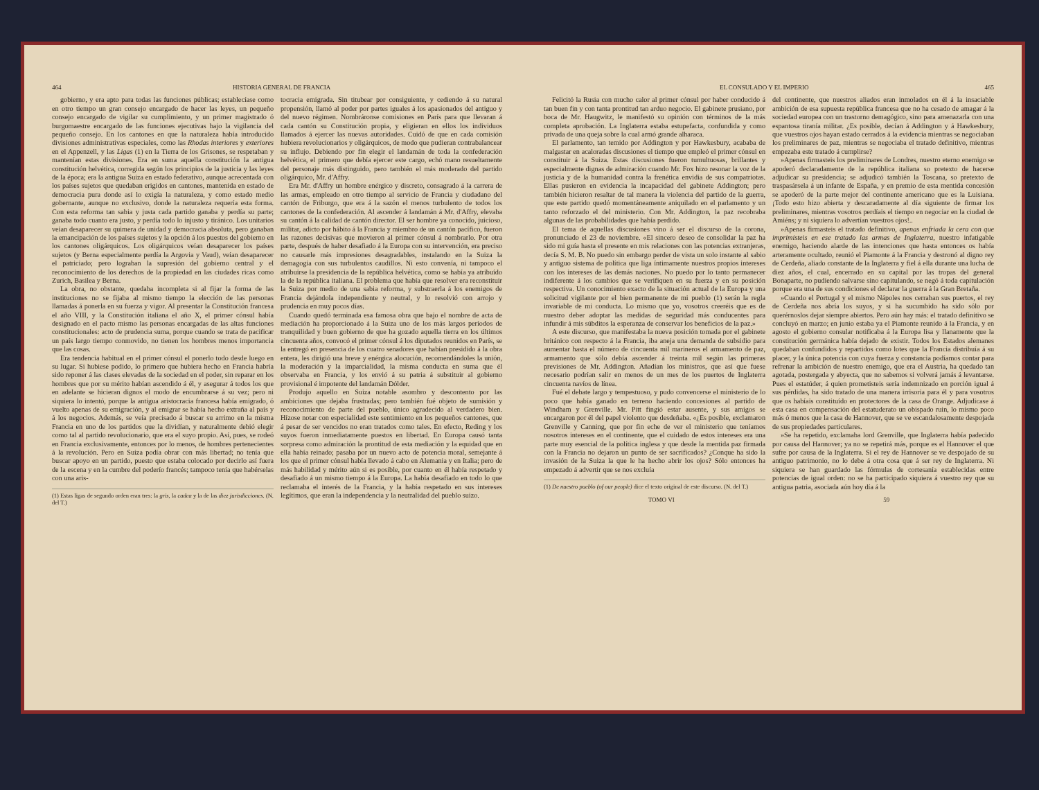464 HISTORIA GENERAL DE FRANCIA
gobierno, y era apto para todas las funciones públicas; establecíase como en otro tiempo un gran consejo encargado de hacer las leyes, un pequeño consejo encargado de vigilar su cumplimiento, y un primer magistrado ó burgomaestre encargado de las funciones ejecutivas bajo la vigilancia del pequeño consejo. En los cantones en que la naturaleza había introducido divisiones administrativas especiales, como las Rhodas interiores y exteriores en el Appenzell, y las Ligas (1) en la Tierra de los Grisones, se respetaban y mantenían estas divisiones. Era en suma aquella constitución la antigua constitución helvética, corregida según los principios de la justicia y las leyes de la época; era la antigua Suiza en estado federativo, aunque acrecentada con los países sujetos que quedaban erigidos en cantones, mantenida en estado de democracia pura donde así lo exigía la naturaleza, y como estado medio gobernante, aunque no exclusivo, donde la naturaleza requería esta forma. Con esta reforma tan sabia y justa cada partido ganaba y perdía su parte; ganaba todo cuanto era justo, y perdía todo lo injusto y tiránico. Los unitarios veían desaparecer su quimera de unidad y democracia absoluta, pero ganaban la emancipación de los países sujetos y la opción á los puestos del gobierno en los cantones oligárquicos. Los oligárquicos veían desaparecer los países sujetos (y Berna especialmente perdía la Argovia y Vaud), veían desaparecer el patriciado; pero lograban la supresión del gobierno central y el reconocimiento de los derechos de la propiedad en las ciudades ricas como Zurich, Basilea y Berna.
La obra, no obstante, quedaba incompleta si al fijar la forma de las instituciones no se fijaba al mismo tiempo la elección de las personas llamadas á ponerla en su fuerza y vigor. Al presentar la Constitución francesa el año VIII, y la Constitución italiana el año X, el primer cónsul había designado en el pacto mismo las personas encargadas de las altas funciones constitucionales: acto de prudencia suma, porque cuando se trata de pacificar un país largo tiempo conmovido, no tienen los hombres menos importancia que las cosas.
Era tendencia habitual en el primer cónsul el ponerlo todo desde luego en su lugar. Si hubiese podido, lo primero que hubiera hecho en Francia habría sido reponer á las clases elevadas de la sociedad en el poder, sin reparar en los hombres que por su mérito habían ascendido á él, y asegurar á todos los que en adelante se hicieran dignos el modo de encumbrarse á su vez; pero ni siquiera lo intentó, porque la antigua aristocracia francesa había emigrado, ó vuelto apenas de su emigración, y al emigrar se había hecho extraña al país y á los negocios. Además, se veía precisado á buscar su arrimo en la misma Francia en uno de los partidos que la dividían, y naturalmente debió elegir como tal al partido revolucionario, que era el suyo propio. Así, pues, se rodeó en Francia exclusivamente, entonces por lo menos, de hombres pertenecientes á la revolución. Pero en Suiza podía obrar con más libertad; no tenía que buscar apoyo en un partido, puesto que estaba colocado por decirlo así fuera de la escena y en la cumbre del poderío francés; tampoco tenía que habérselas con una aris-
(1) Estas ligas de segundo orden eran tres: la gris, la cadea y la de las diez jurisdicciones. (N. del T.)
tocracia emigrada. Sin titubear por consiguiente, y cediendo á su natural propensión, llamó al poder por partes iguales á los apasionados del antiguo y del nuevo régimen. Nombráronse comisiones en París para que llevaran á cada cantón su Constitución propia, y eligieran en ellos los individuos llamados á ejercer las nuevas autoridades. Cuidó de que en cada comisión hubiera revolucionarios y oligárquicos, de modo que pudieran contrabalancear su influjo. Debiendo por fin elegir el landamán de toda la confederación helvética, el primero que debía ejercer este cargo, echó mano resueltamente del personaje más distinguido, pero también el más moderado del partido oligárquico, Mr. d'Affry.
Era Mr. d'Affry un hombre enérgico y discreto, consagrado á la carrera de las armas, empleado en otro tiempo al servicio de Francia y ciudadano del cantón de Friburgo, que era á la sazón el menos turbulento de todos los cantones de la confederación. Al ascender á landamán á Mr. d'Affry, elevaba su cantón á la calidad de cantón director. El ser hombre ya conocido, juicioso, militar, adicto por hábito á la Francia y miembro de un cantón pacífico, fueron las razones decisivas que movieron al primer cónsul á nombrarlo. Por otra parte, después de haber desafiado á la Europa con su intervención, era preciso no causarle más impresiones desagradables, instalando en la Suiza la demagogia con sus turbulentos caudillos. Ni esto convenía, ni tampoco el atribuirse la presidencia de la república helvética, como se había ya atribuído la de la república italiana. El problema que había que resolver era reconstituir la Suiza por medio de una sabia reforma, y substraerla á los enemigos de Francia dejándola independiente y neutral, y lo resolvió con arrojo y prudencia en muy pocos días.
Cuando quedó terminada esa famosa obra que bajo el nombre de acta de mediación ha proporcionado á la Suiza uno de los más largos períodos de tranquilidad y buen gobierno de que ha gozado aquella tierra en los últimos cincuenta años, convocó el primer cónsul á los diputados reunidos en París, se la entregó en presencia de los cuatro senadores que habían presidido á la obra entera, les dirigió una breve y enérgica alocución, recomendándoles la unión, la moderación y la imparcialidad, la misma conducta en suma que él observaba en Francia, y los envió á su patria á substituir al gobierno provisional é impotente del landamán Dólder.
Produjo aquello en Suiza notable asombro y descontento por las ambiciones que dejaba frustradas; pero también fué objeto de sumisión y reconocimiento de parte del pueblo, único agradecido al verdadero bien. Hízose notar con especialidad este sentimiento en los pequeños cantones, que á pesar de ser vencidos no eran tratados como tales. En efecto, Reding y los suyos fueron inmediatamente puestos en libertad. En Europa causó tanta sorpresa como admiración la prontitud de esta mediación y la equidad que en ella había reinado; pasaba por un nuevo acto de potencia moral, semejante á los que el primer cónsul había llevado á cabo en Alemania y en Italia; pero de más habilidad y mérito aún si es posible, por cuanto en él había respetado y desafiado á un mismo tiempo á la Europa. La había desafiado en todo lo que reclamaba el interés de la Francia, y la había respetado en sus intereses legítimos, que eran la independencia y la neutralidad del pueblo suizo.
EL CONSULADO Y EL IMPERIO 465
Felicitó la Rusia con mucho calor al primer cónsul por haber conducido á tan buen fin y con tanta prontitud tan arduo negocio. El gabinete prusiano, por boca de Mr. Haugwitz, le manifestó su opinión con términos de la más completa aprobación. La Inglaterra estaba estupefacta, confundida y como privada de una queja sobre la cual armó grande alharaca.
El parlamento, tan temido por Addington y por Hawkesbury, acababa de malgastar en acaloradas discusiones el tiempo que empleó el primer cónsul en constituir á la Suiza. Estas discusiones fueron tumultuosas, brillantes y especialmente dignas de admiración cuando Mr. Fox hizo resonar la voz de la justicia y de la humanidad contra la frenética envidia de sus compatriotas. Ellas pusieron en evidencia la incapacidad del gabinete Addington; pero también hicieron resaltar de tal manera la violencia del partido de la guerra, que este partido quedó momentáneamente aniquilado en el parlamento y un tanto reforzado el del ministerio. Con Mr. Addington, la paz recobraba algunas de las probabilidades que había perdido.
El tema de aquellas discusiones vino á ser el discurso de la corona, pronunciado el 23 de noviembre. «El sincero deseo de consolidar la paz ha sido mi guía hasta el presente en mis relaciones con las potencias extranjeras, decía S. M. B. No puedo sin embargo perder de vista un solo instante al sabio y antiguo sistema de política que liga íntimamente nuestros propios intereses con los intereses de las demás naciones. No puedo por lo tanto permanecer indiferente á los cambios que se verifiquen en su fuerza y en su posición respectiva. Un conocimiento exacto de la situación actual de la Europa y una solicitud vigilante por el bien permanente de mi pueblo (1) serán la regla invariable de mi conducta. Lo mismo que yo, vosotros creeréis que es de nuestro deber adoptar las medidas de seguridad más conducentes para infundir á mis súbditos la esperanza de conservar los beneficios de la paz.»
A este discurso, que manifestaba la nueva posición tomada por el gabinete británico con respecto á la Francia, iba aneja una demanda de subsidio para aumentar hasta el número de cincuenta mil marineros el armamento de paz, armamento que sólo debía ascender á treinta mil según las primeras previsiones de Mr. Addington. Añadían los ministros, que así que fuese necesario podrían salir en menos de un mes de los puertos de Inglaterra cincuenta navíos de línea.
Fué el debate largo y tempestuoso, y pudo convencerse el ministerio de lo poco que había ganado en terreno haciendo concesiones al partido de Windham y Grenville. Mr. Pitt fingió estar ausente, y sus amigos se encargaron por él del papel violento que desdeñaba. «¿Es posible, exclamaron Grenville y Canning, que por fin eche de ver el ministerio que teníamos nosotros intereses en el continente, que el cuidado de estos intereses era una parte muy esencial de la política inglesa y que desde la mentida paz firmada con la Francia no dejaron un punto de ser sacrificados? ¿Conque ha sido la invasión de la Suiza la que le ha hecho abrir los ojos? Sólo entonces ha empezado á advertir que se nos excluía
(1) De nuestro pueblo (of our people) dice el texto original de este discurso. (N. del T.)
del continente, que nuestros aliados eran inmolados en él á la insaciable ambición de esa supuesta república francesa que no ha cesado de amagar á la sociedad europea con un trastorno demagógico, sino para amenazarla con una espantosa tiranía militar. ¿Es posible, decían á Addington y á Hawkesbury, que vuestros ojos hayan estado cerrados á la evidencia mientras se negociaban los preliminares de paz, mientras se negociaba el tratado definitivo, mientras empezaba este tratado á cumplirse?
»Apenas firmasteis los preliminares de Londres, nuestro eterno enemigo se apoderó declaradamente de la república italiana so pretexto de hacerse adjudicar su presidencia; se adjudicó también la Toscana, so pretexto de traspasársela á un infante de España, y en premio de esta mentida concesión se apoderó de la parte mejor del continente americano que es la Luisiana. ¡Todo esto hizo abierta y descaradamente al día siguiente de firmar los preliminares, mientras vosotros perdíais el tiempo en negociar en la ciudad de Amiéns; y ni siquiera lo advertían vuestros ojos!..
»Apenas firmasteis el tratado definitivo, apenas enfriada la cera con que imprimisteis en ese tratado las armas de Inglaterra, nuestro infatigable enemigo, haciendo alarde de las intenciones que hasta entonces os había arteramente ocultado, reunió el Piamonte á la Francia y destronó al digno rey de Cerdeña, aliado constante de la Inglaterra y fiel á ella durante una lucha de diez años, el cual, encerrado en su capital por las tropas del general Bonaparte, no pudiendo salvarse sino capitulando, se negó á toda capitulación porque era una de sus condiciones el declarar la guerra á la Gran Bretaña.
»Cuando el Portugal y el mismo Nápoles nos cerraban sus puertos, el rey de Cerdeña nos abría los suyos, y si ha sucumbido ha sido sólo por querérnoslos dejar siempre abiertos. Pero aún hay más: el tratado definitivo se concluyó en marzo; en junio estaba ya el Piamonte reunido á la Francia, y en agosto el gobierno consular notificaba á la Europa lisa y llanamente que la constitución germánica había dejado de existir. Todos los Estados alemanes quedaban confundidos y repartidos como lotes que la Francia distribuía á su placer, y la única potencia con cuya fuerza y constancia podíamos contar para refrenar la ambición de nuestro enemigo, que era el Austria, ha quedado tan agotada, postergada y abyecta, que no sabemos si volverá jamás á levantarse. Pues el estatúder, á quien prometisteis sería indemnizado en porción igual á sus pérdidas, ha sido tratado de una manera irrisoria para él y para vosotros que os habíais constituído en protectores de la casa de Orange. Adjudicase á esta casa en compensación del estatuderato un obispado ruin, lo mismo poco más ó menos que la casa de Hannover, que se ve escandalosamente despojada de sus propiedades particulares.
»Se ha repetido, exclamaba lord Grenville, que Inglaterra había padecido por causa del Hannover; ya no se repetirá más, porque es el Hannover el que sufre por causa de la Inglaterra. Si el rey de Hannover se ve despojado de su antiguo patrimonio, no lo debe á otra cosa que á ser rey de Inglaterra. Ni siquiera se han guardado las fórmulas de cortesanía establecidas entre potencias de igual orden: no se ha participado siquiera á vuestro rey que su antigua patria, asociada aún hoy día á la
TOMO VI 59